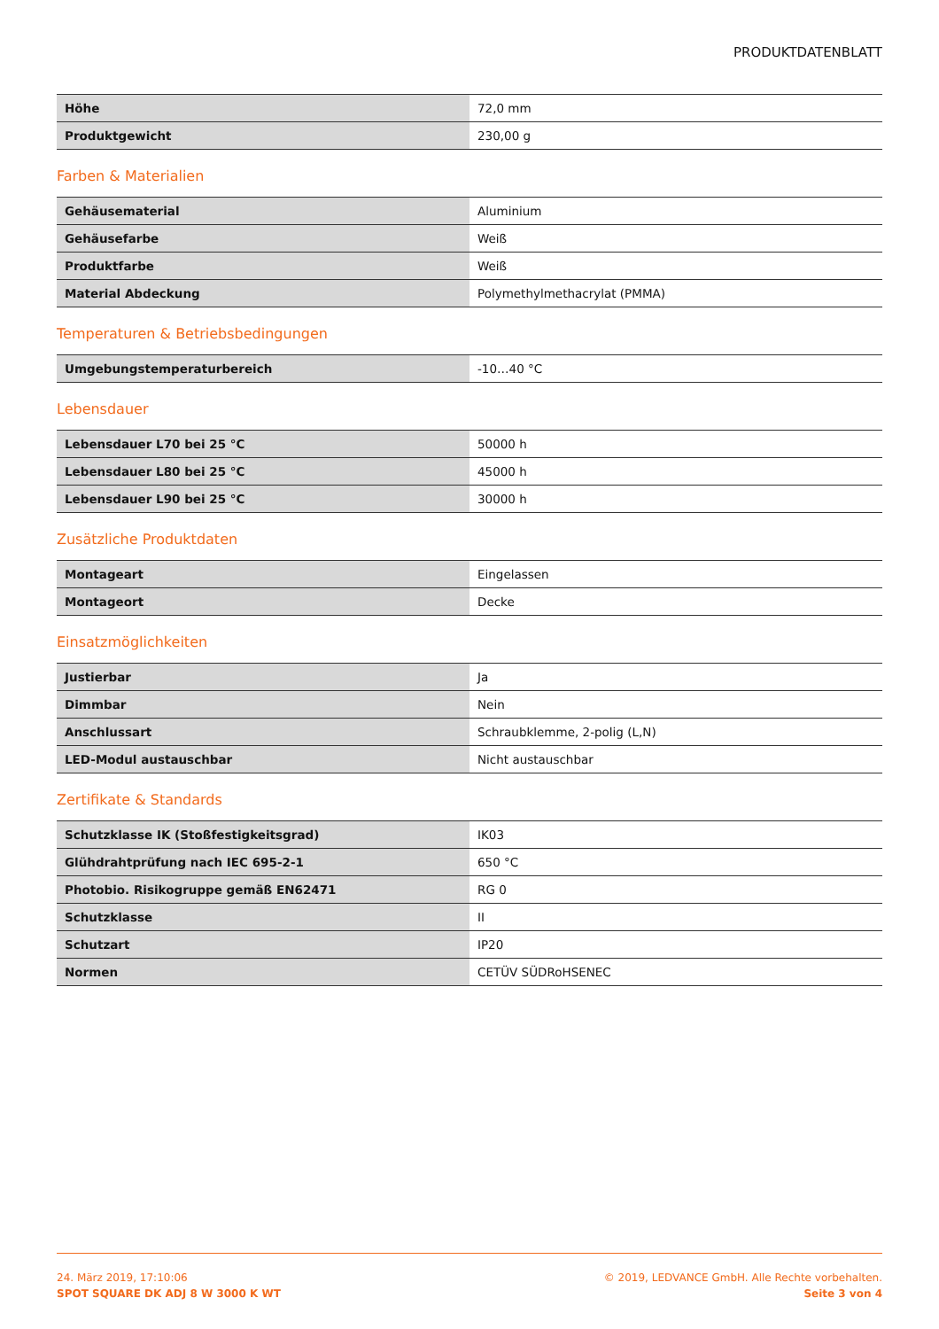PRODUKTDATENBLATT
| Höhe | 72,0 mm |
| Produktgewicht | 230,00 g |
Farben & Materialien
| Gehäusematerial | Aluminium |
| Gehäusefarbe | Weiß |
| Produktfarbe | Weiß |
| Material Abdeckung | Polymethylmethacrylat (PMMA) |
Temperaturen & Betriebsbedingungen
| Umgebungstemperaturbereich | -10…40 °C |
Lebensdauer
| Lebensdauer L70 bei 25 °C | 50000 h |
| Lebensdauer L80 bei 25 °C | 45000 h |
| Lebensdauer L90 bei 25 °C | 30000 h |
Zusätzliche Produktdaten
| Montageart | Eingelassen |
| Montageort | Decke |
Einsatzmöglichkeiten
| Justierbar | Ja |
| Dimmbar | Nein |
| Anschlussart | Schraubklemme, 2-polig (L,N) |
| LED-Modul austauschbar | Nicht austauschbar |
Zertifikate & Standards
| Schutzklasse IK (Stoßfestigkeitsgrad) | IK03 |
| Glühdrahtprüfung nach IEC 695-2-1 | 650 °C |
| Photobio. Risikogruppe gemäß EN62471 | RG 0 |
| Schutzklasse | II |
| Schutzart | IP20 |
| Normen | CETÜV SÜDRoHSENEC |
24. März 2019, 17:10:06
SPOT SQUARE DK ADJ 8 W 3000 K WT
© 2019, LEDVANCE GmbH. Alle Rechte vorbehalten.
Seite 3 von 4